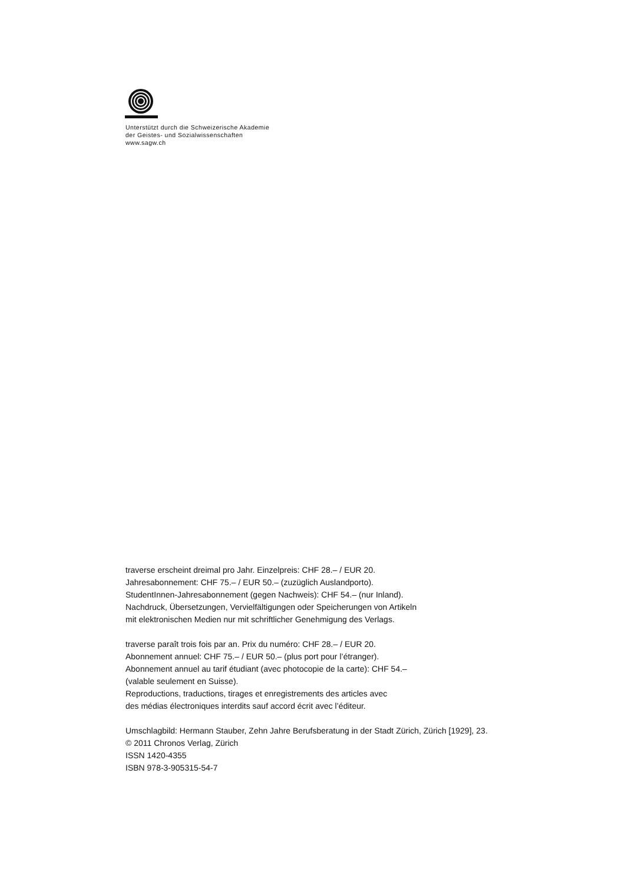Unterstützt durch die Schweizerische Akademie
der Geistes- und Sozialwissenschaften
www.sagw.ch
traverse erscheint dreimal pro Jahr. Einzelpreis: CHF 28.– / EUR 20.
Jahresabonnement: CHF 75.– / EUR 50.– (zuzüglich Auslandporto).
StudentInnen-Jahresabonnement (gegen Nachweis): CHF 54.– (nur Inland).
Nachdruck, Übersetzungen, Vervielfältigungen oder Speicherungen von Artikeln
mit elektronischen Medien nur mit schriftlicher Genehmigung des Verlags.
traverse paraît trois fois par an. Prix du numéro: CHF 28.– / EUR 20.
Abonnement annuel: CHF 75.– / EUR 50.– (plus port pour l’étranger).
Abonnement annuel au tarif étudiant (avec photocopie de la carte): CHF 54.–
(valable seulement en Suisse).
Reproductions, traductions, tirages et enregistrements des articles avec
des médias électroniques interdits sauf accord écrit avec l’éditeur.
Umschlagbild: Hermann Stauber, Zehn Jahre Berufsberatung in der Stadt Zürich, Zürich [1929], 23.
© 2011 Chronos Verlag, Zürich
ISSN 1420-4355
ISBN 978-3-905315-54-7